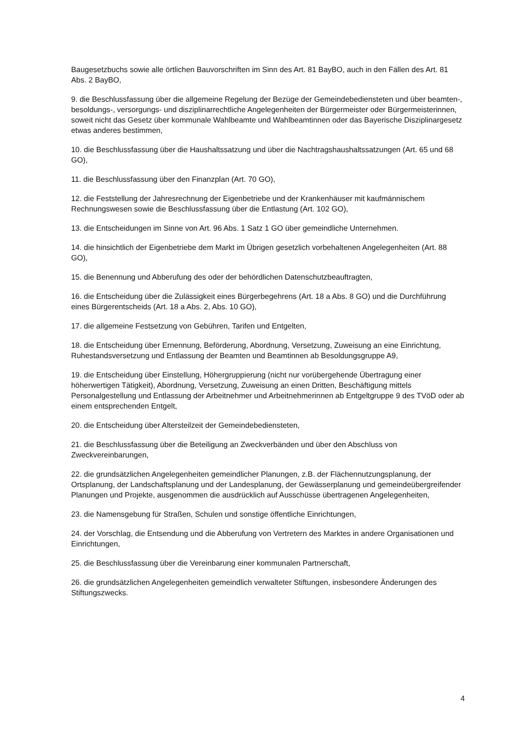Baugesetzbuchs sowie alle örtlichen Bauvorschriften im Sinn des Art. 81 BayBO, auch in den Fällen des Art. 81 Abs. 2 BayBO,
9. die Beschlussfassung über die allgemeine Regelung der Bezüge der Gemeindebediensteten und über beamten-, besoldungs-, versorgungs- und disziplinarrechtliche Angelegenheiten der Bürgermeister oder Bürgermeisterinnen, soweit nicht das Gesetz über kommunale Wahlbeamte und Wahlbeamtinnen oder das Bayerische Disziplinargesetz etwas anderes bestimmen,
10. die Beschlussfassung über die Haushaltssatzung und über die Nachtragshaushaltssatzungen (Art. 65 und 68 GO),
11. die Beschlussfassung über den Finanzplan (Art. 70 GO),
12. die Feststellung der Jahresrechnung der Eigenbetriebe und der Krankenhäuser mit kaufmännischem Rechnungswesen sowie die Beschlussfassung über die Entlastung (Art. 102 GO),
13. die Entscheidungen im Sinne von Art. 96 Abs. 1 Satz 1 GO über gemeindliche Unternehmen.
14. die hinsichtlich der Eigenbetriebe dem Markt im Übrigen gesetzlich vorbehaltenen Angelegenheiten (Art. 88 GO),
15. die Benennung und Abberufung des oder der behördlichen Datenschutzbeauftragten,
16. die Entscheidung über die Zulässigkeit eines Bürgerbegehrens (Art. 18 a Abs. 8 GO) und die Durchführung eines Bürgerentscheids (Art. 18 a Abs. 2, Abs. 10 GO),
17. die allgemeine Festsetzung von Gebühren, Tarifen und Entgelten,
18. die Entscheidung über Ernennung, Beförderung, Abordnung, Versetzung, Zuweisung an eine Einrichtung, Ruhestandsversetzung und Entlassung der Beamten und Beamtinnen ab Besoldungsgruppe A9,
19. die Entscheidung über Einstellung, Höhergruppierung (nicht nur vorübergehende Übertragung einer höherwertigen Tätigkeit), Abordnung, Versetzung, Zuweisung an einen Dritten, Beschäftigung mittels Personalgestellung und Entlassung der Arbeitnehmer und Arbeitnehmerinnen ab Entgeltgruppe 9 des TVöD oder ab einem entsprechenden Entgelt,
20. die Entscheidung über Altersteilzeit der Gemeindebediensteten,
21. die Beschlussfassung über die Beteiligung an Zweckverbänden und über den Abschluss von Zweckvereinbarungen,
22. die grundsätzlichen Angelegenheiten gemeindlicher Planungen, z.B. der Flächennutzungsplanung, der Ortsplanung, der Landschaftsplanung und der Landesplanung, der Gewässerplanung und gemeindeübergreifender Planungen und Projekte, ausgenommen die ausdrücklich auf Ausschüsse übertragenen Angelegenheiten,
23. die Namensgebung für Straßen, Schulen und sonstige öffentliche Einrichtungen,
24. der Vorschlag, die Entsendung und die Abberufung von Vertretern des Marktes in andere Organisationen und Einrichtungen,
25. die Beschlussfassung über die Vereinbarung einer kommunalen Partnerschaft,
26. die grundsätzlichen Angelegenheiten gemeindlich verwalteter Stiftungen, insbesondere Änderungen des Stiftungszwecks.
4